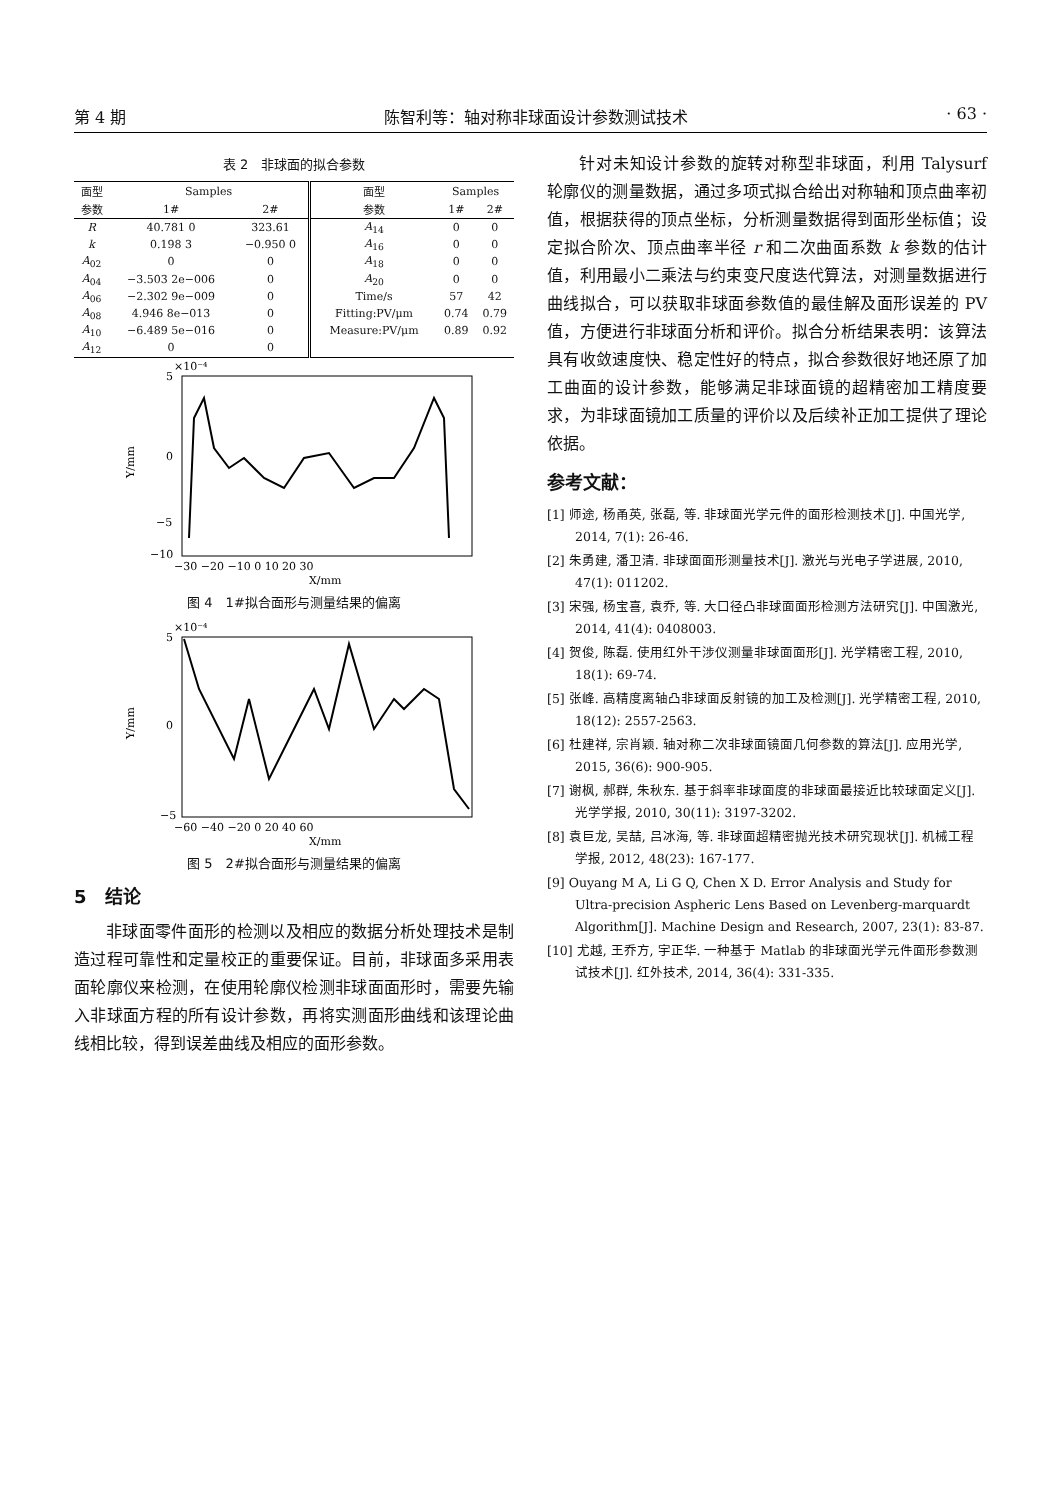第 4 期 陈智利等：轴对称非球面设计参数测试技术 · 63 ·
表 2　非球面的拟合参数
| 面型 | Samples | | 面型 | Samples | |
| --- | --- | --- | --- | --- | --- |
| 参数 | 1# | 2# | 参数 | 1# | 2# |
| R | 40.781 0 | 323.61 | A<sub>14</sub> | 0 | 0 |
| k | 0.198 3 | −0.950 0 | A<sub>16</sub> | 0 | 0 |
| A<sub>02</sub> | 0 | 0 | A<sub>18</sub> | 0 | 0 |
| A<sub>04</sub> | −3.503 2e−006 | 0 | A<sub>20</sub> | 0 | 0 |
| A<sub>06</sub> | −2.302 9e−009 | 0 | Time/s | 57 | 42 |
| A<sub>08</sub> | 4.946 8e−013 | 0 | Fitting:PV/μm | 0.74 | 0.79 |
| A<sub>10</sub> | −6.489 5e−016 | 0 | Measure:PV/μm | 0.89 | 0.92 |
| A<sub>12</sub> | 0 | 0 | | | |
×10⁻⁴
5
0
−5
−10
−30 −20 −10 0 10 20 30
X/mm
Y/mm
图 4　1#拟合面形与测量结果的偏离
×10⁻⁴
5
0
−5
−60 −40 −20 0 20 40 60
X/mm
Y/mm
图 5　2#拟合面形与测量结果的偏离
5　结论
非球面零件面形的检测以及相应的数据分析处理技术是制造过程可靠性和定量校正的重要保证。目前，非球面多采用表面轮廓仪来检测，在使用轮廓仪检测非球面面形时，需要先输入非球面方程的所有设计参数，再将实测面形曲线和该理论曲线相比较，得到误差曲线及相应的面形参数。
针对未知设计参数的旋转对称型非球面，利用 Talysurf 轮廓仪的测量数据，通过多项式拟合给出对称轴和顶点曲率初值，根据获得的顶点坐标，分析测量数据得到面形坐标值；设定拟合阶次、顶点曲率半径 r 和二次曲面系数 k 参数的估计值，利用最小二乘法与约束变尺度迭代算法，对测量数据进行曲线拟合，可以获取非球面参数值的最佳解及面形误差的 PV 值，方便进行非球面分析和评价。拟合分析结果表明：该算法具有收敛速度快、稳定性好的特点，拟合参数很好地还原了加工曲面的设计参数，能够满足非球面镜的超精密加工精度要求，为非球面镜加工质量的评价以及后续补正加工提供了理论依据。
参考文献：
[1] 师途, 杨甬英, 张磊, 等. 非球面光学元件的面形检测技术[J]. 中国光学, 2014, 7(1): 26-46.
[2] 朱勇建, 潘卫清. 非球面面形测量技术[J]. 激光与光电子学进展, 2010, 47(1): 011202.
[3] 宋强, 杨宝喜, 袁乔, 等. 大口径凸非球面面形检测方法研究[J]. 中国激光, 2014, 41(4): 0408003.
[4] 贺俊, 陈磊. 使用红外干涉仪测量非球面面形[J]. 光学精密工程, 2010, 18(1): 69-74.
[5] 张峰. 高精度离轴凸非球面反射镜的加工及检测[J]. 光学精密工程, 2010, 18(12): 2557-2563.
[6] 杜建祥, 宗肖颖. 轴对称二次非球面镜面几何参数的算法[J]. 应用光学, 2015, 36(6): 900-905.
[7] 谢枫, 郝群, 朱秋东. 基于斜率非球面度的非球面最接近比较球面定义[J]. 光学学报, 2010, 30(11): 3197-3202.
[8] 袁巨龙, 吴喆, 吕冰海, 等. 非球面超精密抛光技术研究现状[J]. 机械工程学报, 2012, 48(23): 167-177.
[9] Ouyang M A, Li G Q, Chen X D. Error Analysis and Study for Ultra-precision Aspheric Lens Based on Levenberg-marquardt Algorithm[J]. Machine Design and Research, 2007, 23(1): 83-87.
[10] 尤越, 王乔方, 宇正华. 一种基于 Matlab 的非球面光学元件面形参数测试技术[J]. 红外技术, 2014, 36(4): 331-335.